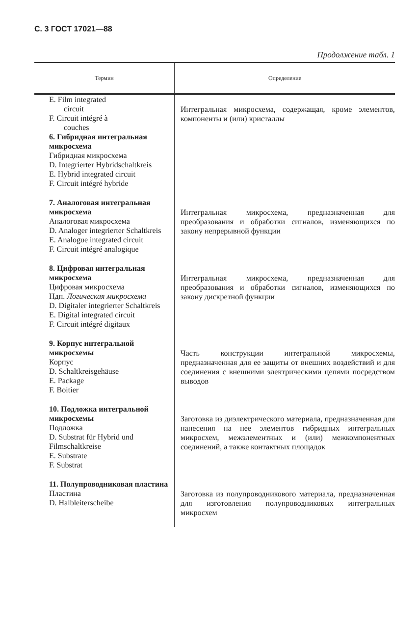С. 3 ГОСТ 17021—88
Продолжение табл. 1
| Термин | Определение |
| --- | --- |
| E. Film integrated circuit F. Circuit intégré à couches 6. Гибридная интегральная микросхема Гибридная микросхема D. Integrierter Hybridschaltkreis E. Hybrid integrated circuit F. Circuit intégré hybride | Интегральная микросхема, содержащая, кроме элементов, компоненты и (или) кристаллы |
| 7. Аналоговая интегральная микросхема Аналоговая микросхема D. Analoger integrierter Schaltkreis E. Analogue integrated circuit F. Circuit intégré analogique | Интегральная микросхема, предназначенная для преобразования и обработки сигналов, изменяющихся по закону непрерывной функции |
| 8. Цифровая интегральная микросхема Цифровая микросхема Ндп. Логическая микросхема D. Digitaler integrierter Schaltkreis E. Digital integrated circuit F. Circuit intégré digitaux | Интегральная микросхема, предназначенная для преобразования и обработки сигналов, изменяющихся по закону дискретной функции |
| 9. Корпус интегральной микросхемы Корпус D. Schaltkreisgehäuse E. Package F. Boitier | Часть конструкции интегральной микросхемы, предназначенная для ее защиты от внешних воздействий и для соединения с внешними электрическими цепями посредством выводов |
| 10. Подложка интегральной микросхемы Подложка D. Substrat für Hybrid und Filmschaltkreise E. Substrate F. Substrat | Заготовка из диэлектрического материала, предназначенная для нанесения на нее элементов гибридных интегральных микросхем, межэлементных и (или) межкомпонентных соединений, а также контактных площадок |
| 11. Полупроводниковая пластина Пластина D. Halbleiterscheibe | Заготовка из полупроводникового материала, предназначенная для изготовления полупроводниковых интегральных микросхем |